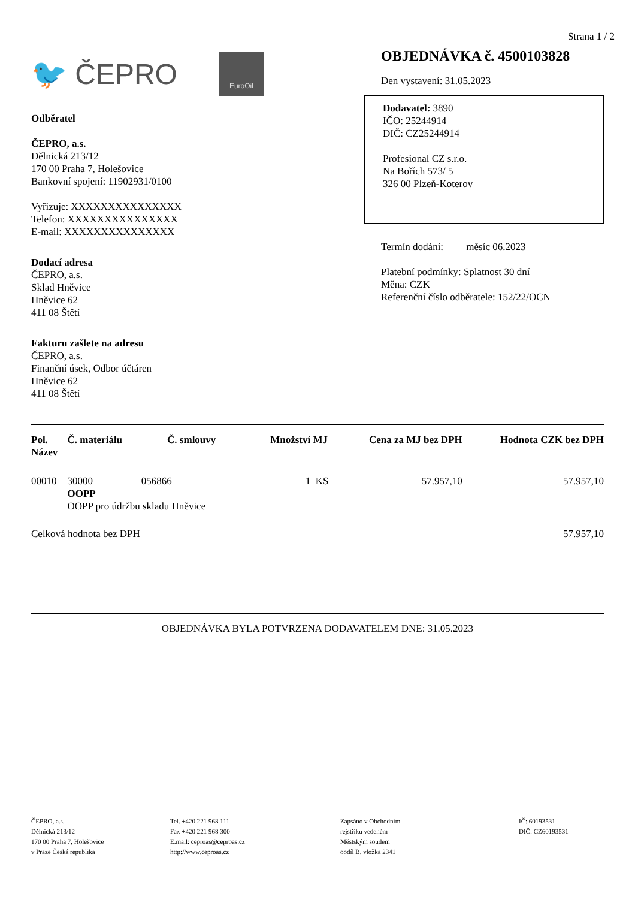Strana 1 / 2
🐦 ČEPRO
EuroOil
Odběratel
ČEPRO, a.s.
Dělnická 213/12
170 00 Praha 7, Holešovice
Bankovní spojení: 11902931/0100
Vyřizuje: XXXXXXXXXXXXXXX
Telefon: XXXXXXXXXXXXXXX
E-mail: XXXXXXXXXXXXXXX
Dodací adresa
ČEPRO, a.s.
Sklad Hněvice
Hněvice 62
411 08 Štětí
Fakturu zašlete na adresu
ČEPRO, a.s.
Finanční úsek, Odbor účtáren
Hněvice 62
411 08 Štětí
OBJEDNÁVKA č. 4500103828
Den vystavení: 31.05.2023
Dodavatel: 3890
IČO: 25244914
DIČ: CZ25244914
Profesional CZ s.r.o.
Na Bořích 573/ 5
326 00 Plzeň-Koterov
Termín dodání: měsíc 06.2023
Platební podmínky: Splatnost 30 dní
Měna: CZK
Referenční číslo odběratele: 152/22/OCN
| Pol. Název | Č. materiálu | Č. smlouvy | Množství | MJ | Cena za MJ bez DPH | Hodnota CZK bez DPH |
| --- | --- | --- | --- | --- | --- | --- |
| 00010 | 30000 056866 OOPP OOPP pro údržbu skladu Hněvice | | 1 | KS | 57.957,10 | 57.957,10 |
| Celková hodnota bez DPH | | | | | | 57.957,10 |
OBJEDNÁVKA BYLA POTVRZENA DODAVATELEM DNE: 31.05.2023
ČEPRO, a.s.
Dělnická 213/12
170 00 Praha 7, Holešovice
v Praze Česká republika
Tel. +420 221 968 111
Fax +420 221 968 300
E.mail: ceproas@ceproas.cz
http://www.ceproas.cz
Zapsáno v Obchodním
rejstříku vedeném
Městským soudem
oodíl B, vložka 2341
IČ: 60193531
DIČ: CZ60193531